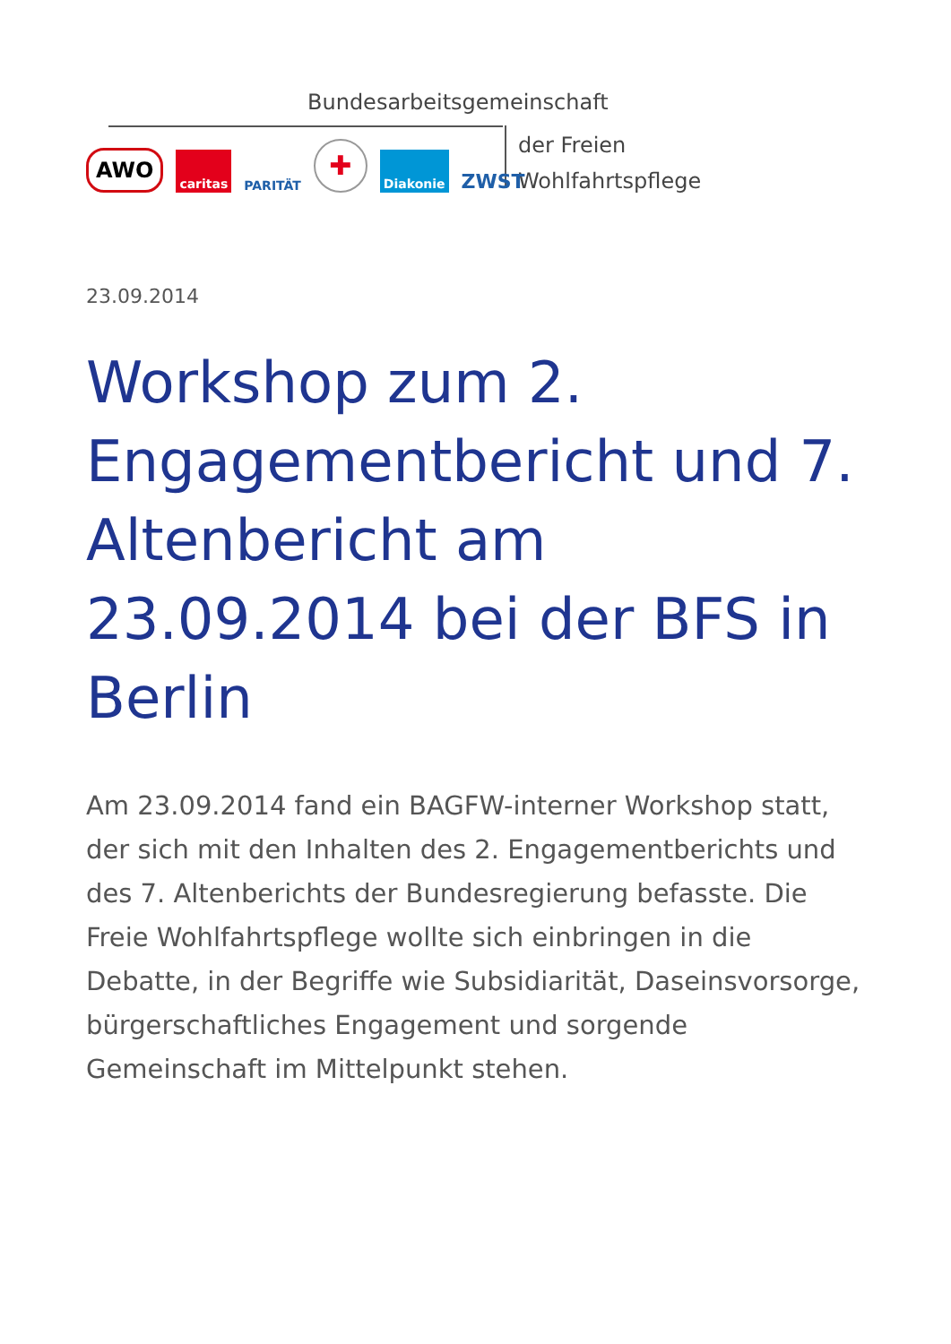Bundesarbeitsgemeinschaft
der Freien
Wohlfahrtspflege
AWO caritas PARITÄT ✚ Diakonie ZWST
23.09.2014
Workshop zum 2. Engagementbericht und 7. Altenbericht am 23.09.2014 bei der BFS in Berlin
Am 23.09.2014 fand ein BAGFW-interner Workshop statt, der sich mit den Inhalten des 2. Engagementberichts und des 7. Altenberichts der Bundesregierung befasste. Die Freie Wohlfahrtspflege wollte sich einbringen in die Debatte, in der Begriffe wie Subsidiarität, Daseinsvorsorge, bürgerschaftliches Engagement und sorgende Gemeinschaft im Mittelpunkt stehen.